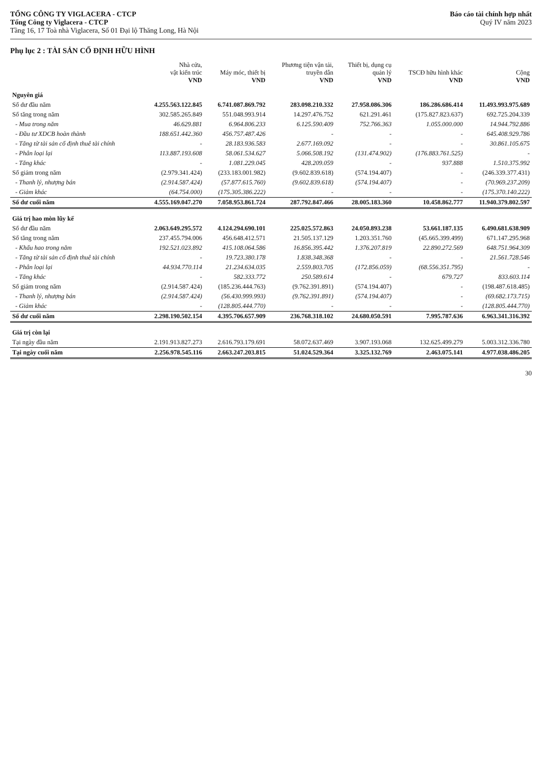TỔNG CÔNG TY VIGLACERA - CTCP
Tổng Công ty Viglacera - CTCP
Tầng 16, 17 Toà nhà Viglacera, Số 01 Đại lộ Thăng Long, Hà Nội
Báo cáo tài chính hợp nhất
Quý IV năm 2023
Phụ lục 2 : TÀI SẢN CỐ ĐỊNH HỮU HÌNH
| | Nhà cửa, vật kiến trúc VND | Máy móc, thiết bị VND | Phương tiện vận tải, truyền dẫn VND | Thiết bị, dụng cụ quản lý VND | TSCĐ hữu hình khác VND | Cộng VND |
| --- | --- | --- | --- | --- | --- | --- |
| Nguyên giá | | | | | | |
| Số dư đầu năm | 4.255.563.122.845 | 6.741.087.869.792 | 283.098.210.332 | 27.958.086.306 | 186.286.686.414 | 11.493.993.975.689 |
| Số tăng trong năm | 302.585.265.849 | 551.048.993.914 | 14.297.476.752 | 621.291.461 | (175.827.823.637) | 692.725.204.339 |
| - Mua trong năm | 46.629.881 | 6.964.806.233 | 6.125.590.409 | 752.766.363 | 1.055.000.000 | 14.944.792.886 |
| - Đầu tư XDCB hoàn thành | 188.651.442.360 | 456.757.487.426 | - | - | - | 645.408.929.786 |
| - Tăng từ tài sản cố định thuê tài chính | - | 28.183.936.583 | 2.677.169.092 | - | - | 30.861.105.675 |
| - Phân loại lại | 113.887.193.608 | 58.061.534.627 | 5.066.508.192 | (131.474.902) | (176.883.761.525) | - |
| - Tăng khác | - | 1.081.229.045 | 428.209.059 | - | 937.888 | 1.510.375.992 |
| Số giảm trong năm | (2.979.341.424) | (233.183.001.982) | (9.602.839.618) | (574.194.407) | - | (246.339.377.431) |
| - Thanh lý, nhượng bán | (2.914.587.424) | (57.877.615.760) | (9.602.839.618) | (574.194.407) | - | (70.969.237.209) |
| - Giảm khác | (64.754.000) | (175.305.386.222) | - | - | - | (175.370.140.222) |
| Số dư cuối năm | 4.555.169.047.270 | 7.058.953.861.724 | 287.792.847.466 | 28.005.183.360 | 10.458.862.777 | 11.940.379.802.597 |
| Giá trị hao mòn lũy kế | | | | | | |
| Số dư đầu năm | 2.063.649.295.572 | 4.124.294.690.101 | 225.025.572.863 | 24.050.893.238 | 53.661.187.135 | 6.490.681.638.909 |
| Số tăng trong năm | 237.455.794.006 | 456.648.412.571 | 21.505.137.129 | 1.203.351.760 | (45.665.399.499) | 671.147.295.968 |
| - Khấu hao trong năm | 192.521.023.892 | 415.108.064.586 | 16.856.395.442 | 1.376.207.819 | 22.890.272.569 | 648.751.964.309 |
| - Tăng từ tài sản cố định thuê tài chính | - | 19.723.380.178 | 1.838.348.368 | - | - | 21.561.728.546 |
| - Phân loại lại | 44.934.770.114 | 21.234.634.035 | 2.559.803.705 | (172.856.059) | (68.556.351.795) | - |
| - Tăng khác | - | 582.333.772 | 250.589.614 | - | 679.727 | 833.603.114 |
| Số giảm trong năm | (2.914.587.424) | (185.236.444.763) | (9.762.391.891) | (574.194.407) | - | (198.487.618.485) |
| - Thanh lý, nhượng bán | (2.914.587.424) | (56.430.999.993) | (9.762.391.891) | (574.194.407) | - | (69.682.173.715) |
| - Giảm khác | - | (128.805.444.770) | - | - | - | (128.805.444.770) |
| Số dư cuối năm | 2.298.190.502.154 | 4.395.706.657.909 | 236.768.318.102 | 24.680.050.591 | 7.995.787.636 | 6.963.341.316.392 |
| Giá trị còn lại | | | | | | |
| Tại ngày đầu năm | 2.191.913.827.273 | 2.616.793.179.691 | 58.072.637.469 | 3.907.193.068 | 132.625.499.279 | 5.003.312.336.780 |
| Tại ngày cuối năm | 2.256.978.545.116 | 2.663.247.203.815 | 51.024.529.364 | 3.325.132.769 | 2.463.075.141 | 4.977.038.486.205 |
30